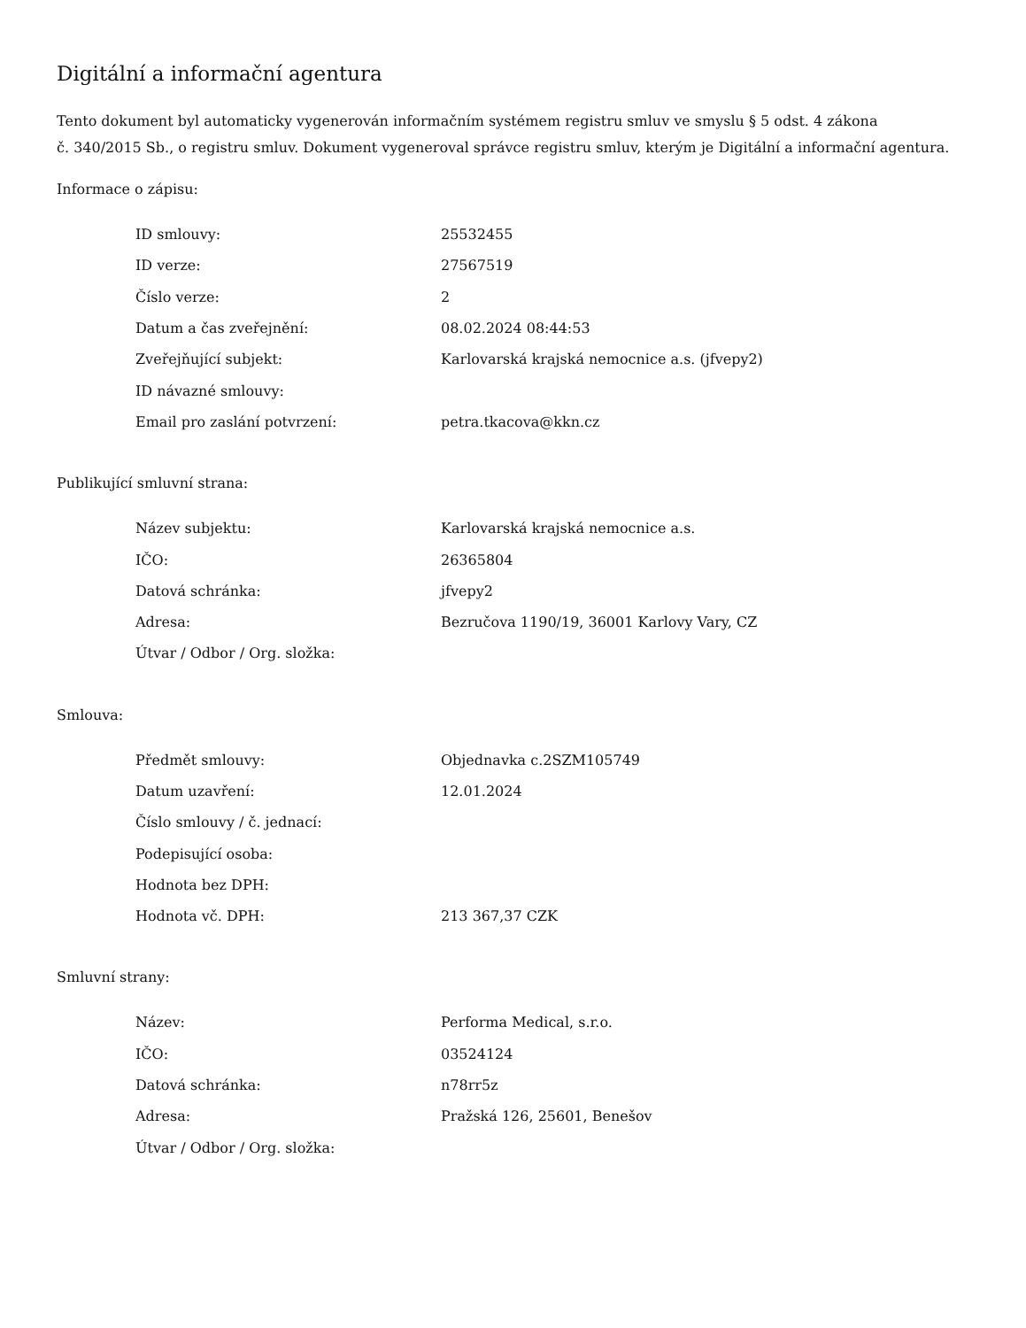Digitální a informační agentura
Tento dokument byl automaticky vygenerován informačním systémem registru smluv ve smyslu § 5 odst. 4 zákona
č. 340/2015 Sb., o registru smluv. Dokument vygeneroval správce registru smluv, kterým je Digitální a informační agentura.
Informace o zápisu:
| ID smlouvy: | 25532455 |
| ID verze: | 27567519 |
| Číslo verze: | 2 |
| Datum a čas zveřejnění: | 08.02.2024 08:44:53 |
| Zveřejňující subjekt: | Karlovarská krajská nemocnice a.s. (jfvepy2) |
| ID návazné smlouvy: | |
| Email pro zaslání potvrzení: | petra.tkacova@kkn.cz |
Publikující smluvní strana:
| Název subjektu: | Karlovarská krajská nemocnice a.s. |
| IČO: | 26365804 |
| Datová schránka: | jfvepy2 |
| Adresa: | Bezručova 1190/19, 36001 Karlovy Vary, CZ |
| Útvar / Odbor / Org. složka: | |
Smlouva:
| Předmět smlouvy: | Objednavka c.2SZM105749 |
| Datum uzavření: | 12.01.2024 |
| Číslo smlouvy / č. jednací: | |
| Podepisující osoba: | |
| Hodnota bez DPH: | |
| Hodnota vč. DPH: | 213 367,37 CZK |
Smluvní strany:
| Název: | Performa Medical, s.r.o. |
| IČO: | 03524124 |
| Datová schránka: | n78rr5z |
| Adresa: | Pražská 126, 25601, Benešov |
| Útvar / Odbor / Org. složka: | |